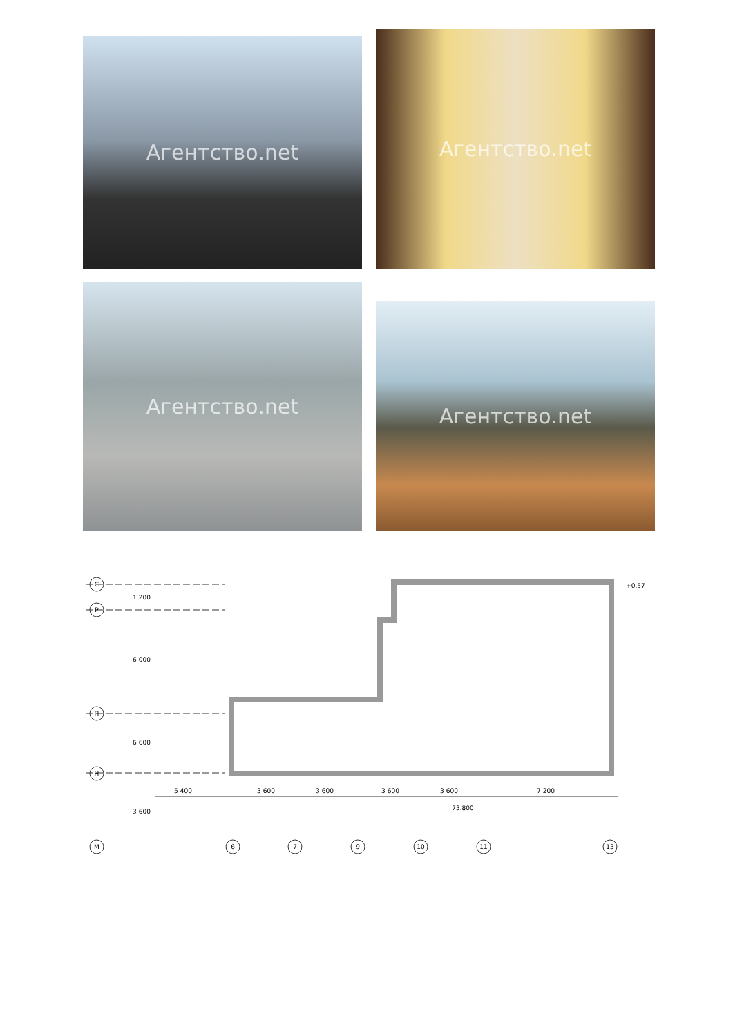Агентство.net Агентство.net
Агентство.net
Агентство.net
С
Р
П
Н
М
6
7
9
10
11
13
5 400
3 600
3 600
3 600
3 600
7 200
1 200
6 000
6 600
3 600
73.800
+0.57